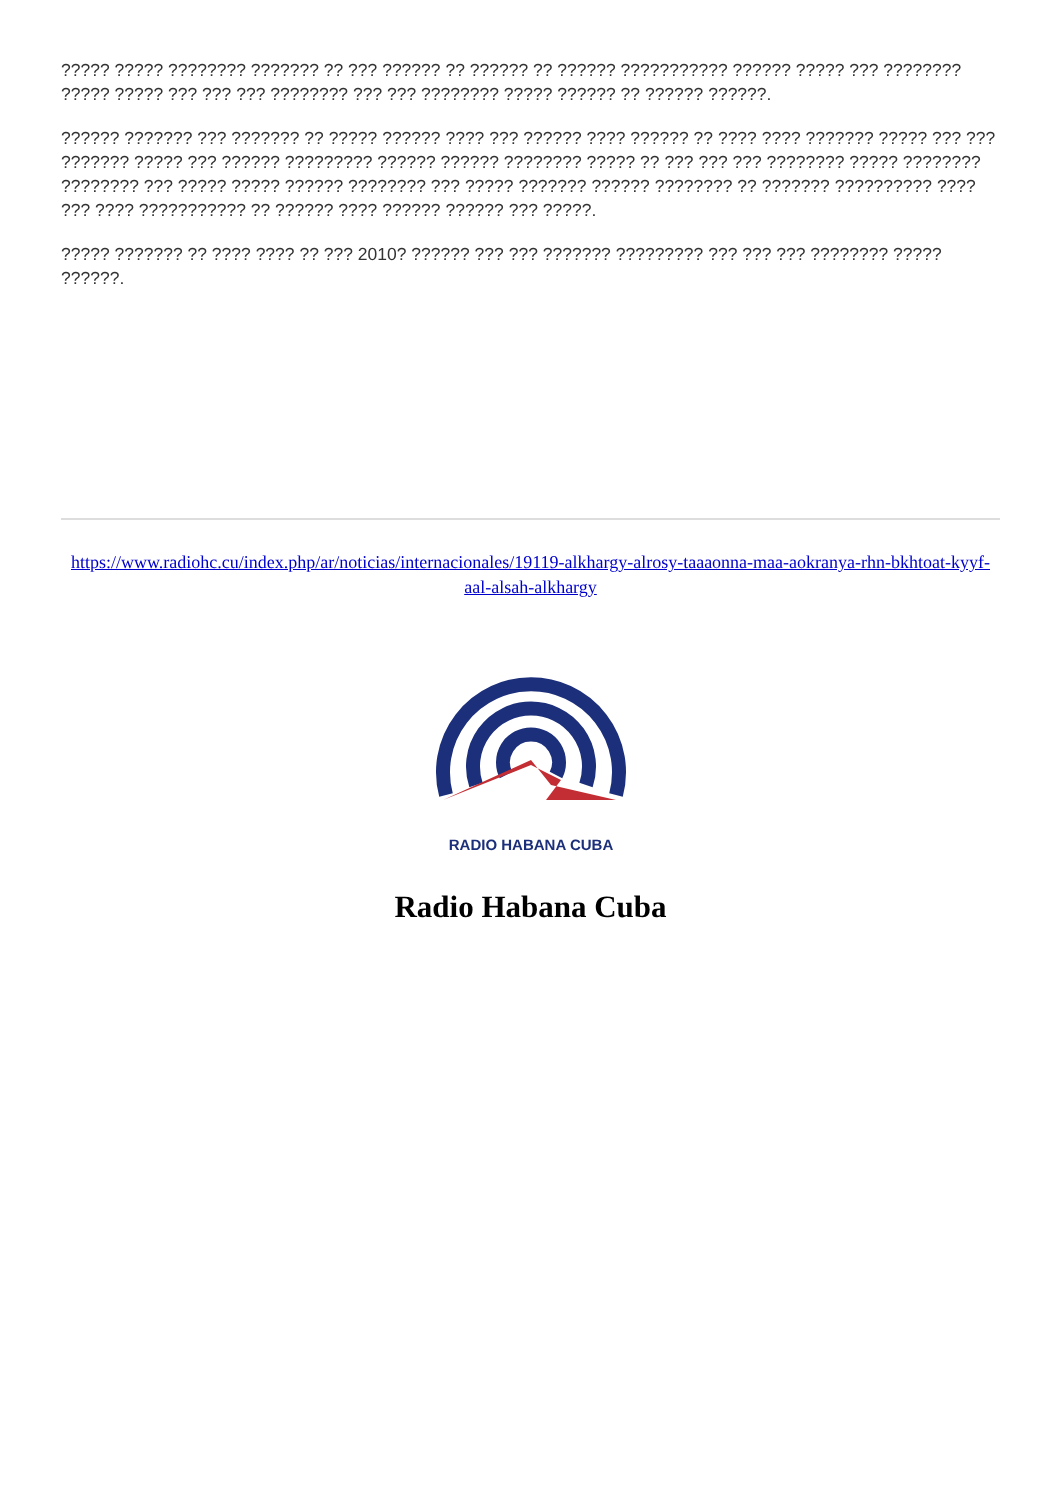????? ????? ???????? ??????? ?? ??? ?????? ?? ?????? ?? ?????? ??????????? ?????? ????? ??? ???????? ????? ????? ??? ??? ??? ???????? ??? ??? ???????? ????? ?????? ?? ?????? ??????.
?????? ??????? ??? ??????? ?? ????? ?????? ???? ??? ?????? ???? ?????? ?? ???? ???? ??????? ????? ??? ??? ??????? ????? ??? ?????? ????????? ?????? ?????? ???????? ????? ?? ??? ??? ??? ???????? ????? ???????? ???????? ??? ????? ????? ?????? ???????? ??? ????? ??????? ?????? ???????? ?? ??????? ?????????? ???? ??? ???? ??????????? ?? ?????? ???? ?????? ?????? ??? ?????.
????? ??????? ?? ???? ???? ?? ??? 2010? ?????? ??? ??? ??????? ????????? ??? ??? ??? ???????? ????? ??????.
https://www.radiohc.cu/index.php/ar/noticias/internacionales/19119-alkhargy-alrosy-taaaonna-maa-aokranya-rhn-bkhtoat-kyyf-aal-alsah-alkhargy
RADIO HABANA CUBA
Radio Habana Cuba